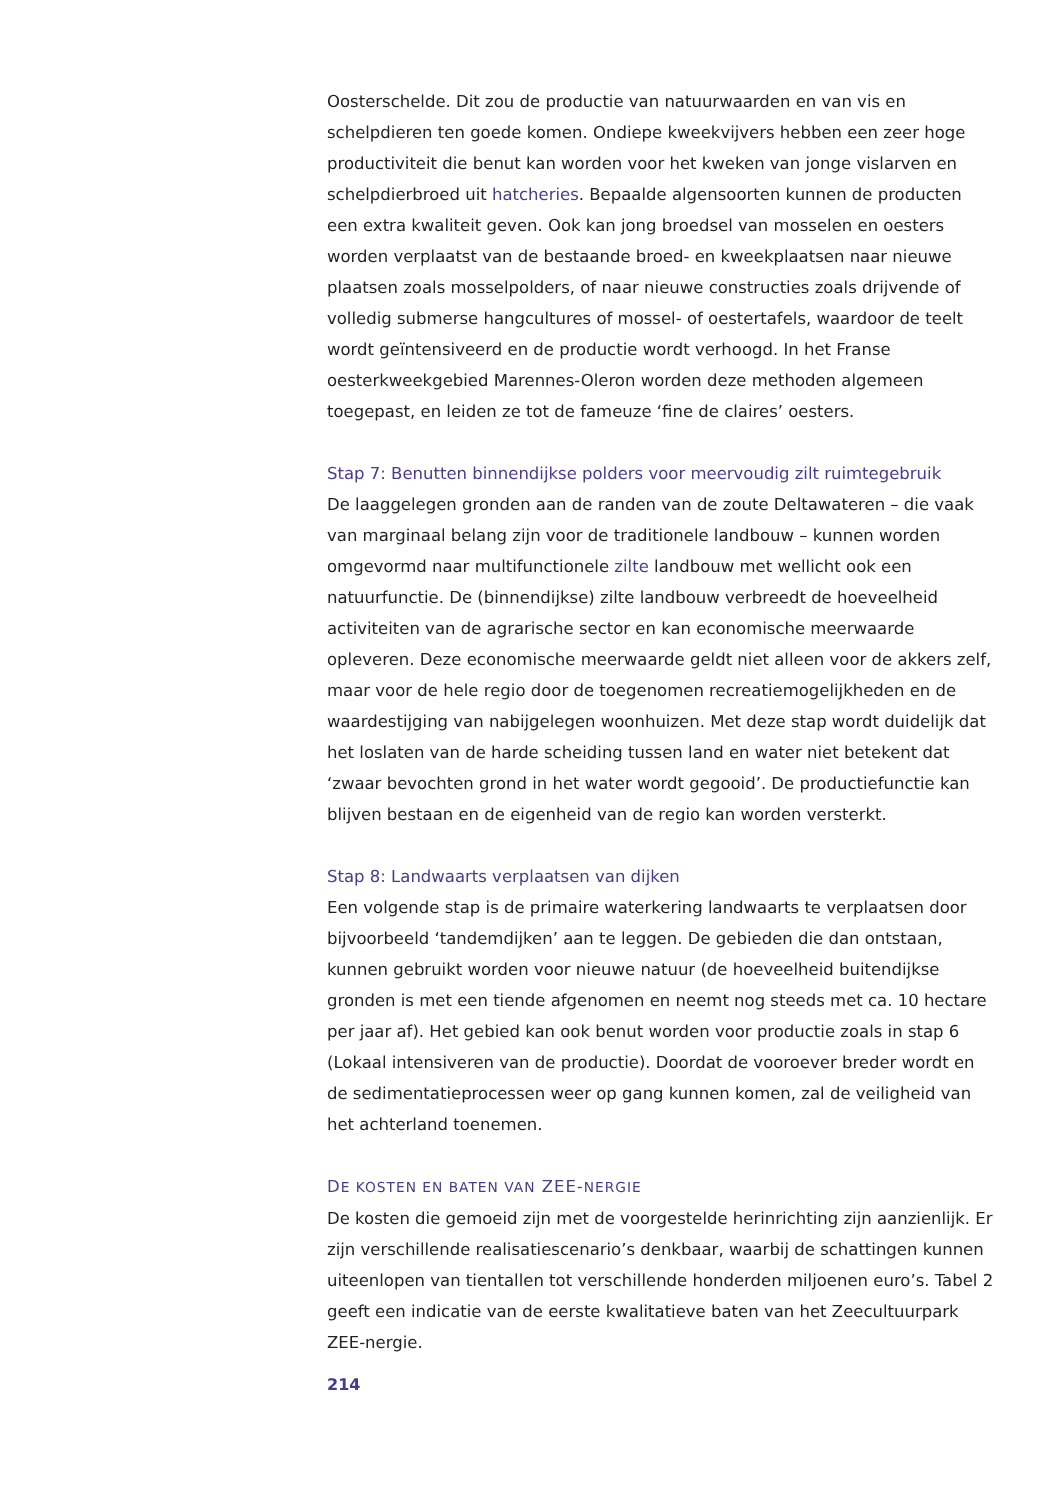Oosterschelde. Dit zou de productie van natuurwaarden en van vis en schelpdieren ten goede komen. Ondiepe kweekvijvers hebben een zeer hoge productiviteit die benut kan worden voor het kweken van jonge vislarven en schelpdierbroed uit hatcheries. Bepaalde algensoorten kunnen de producten een extra kwaliteit geven. Ook kan jong broedsel van mosselen en oesters worden verplaatst van de bestaande broed- en kweekplaatsen naar nieuwe plaatsen zoals mosselpolders, of naar nieuwe constructies zoals drijvende of volledig submerse hangcultures of mossel- of oestertafels, waardoor de teelt wordt geïntensiveerd en de productie wordt verhoogd. In het Franse oesterkweekgebied Marennes-Oleron worden deze methoden algemeen toegepast, en leiden ze tot de fameuze ‘fine de claires’ oesters.
Stap 7: Benutten binnendijkse polders voor meervoudig zilt ruimtegebruik
De laaggelegen gronden aan de randen van de zoute Deltawateren – die vaak van marginaal belang zijn voor de traditionele landbouw – kunnen worden omgevormd naar multifunctionele zilte landbouw met wellicht ook een natuurfunctie. De (binnendijkse) zilte landbouw verbreedt de hoeveelheid activiteiten van de agrarische sector en kan economische meerwaarde opleveren. Deze economische meerwaarde geldt niet alleen voor de akkers zelf, maar voor de hele regio door de toegenomen recreatiemogelijkheden en de waardestijging van nabijgelegen woonhuizen. Met deze stap wordt duidelijk dat het loslaten van de harde scheiding tussen land en water niet betekent dat ‘zwaar bevochten grond in het water wordt gegooid’. De productiefunctie kan blijven bestaan en de eigenheid van de regio kan worden versterkt.
Stap 8: Landwaarts verplaatsen van dijken
Een volgende stap is de primaire waterkering landwaarts te verplaatsen door bijvoorbeeld ‘tandemdijken’ aan te leggen. De gebieden die dan ontstaan, kunnen gebruikt worden voor nieuwe natuur (de hoeveelheid buitendijkse gronden is met een tiende afgenomen en neemt nog steeds met ca. 10 hectare per jaar af). Het gebied kan ook benut worden voor productie zoals in stap 6 (Lokaal intensiveren van de productie). Doordat de vooroever breder wordt en de sedimentatieprocessen weer op gang kunnen komen, zal de veiligheid van het achterland toenemen.
DE KOSTEN EN BATEN VAN ZEE-NERGIE
De kosten die gemoeid zijn met de voorgestelde herinrichting zijn aanzienlijk. Er zijn verschillende realisatiescenario’s denkbaar, waarbij de schattingen kunnen uiteenlopen van tientallen tot verschillende honderden miljoenen euro’s. Tabel 2 geeft een indicatie van de eerste kwalitatieve baten van het Zeecultuurpark ZEE-nergie.
214